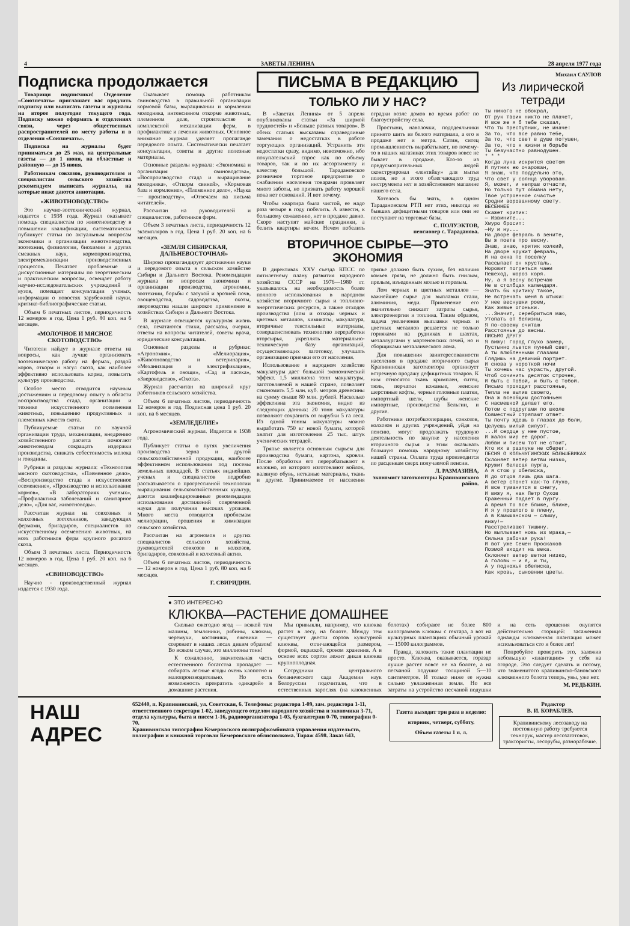4 ЗАВЕТЫ ЛЕНИНА 28 апреля 1977 года
Подписка продолжается
Товарищи подписчики! Отделение «Союзпечать» приглашает вас продлить подписку или выписать газеты и журналы на второе полугодие текущего года. Подписку можно оформить в отделениях связи, через общественных распространителей по месту работы и в отделении «Союзпечать».
Подписка на журналы будет приниматься до 25 мая, на центральные газеты — до 1 июня, на областные и районную — до 15 июня.
Работникам совхозов, руководителям и специалистам сельского хозяйства рекомендуем выписать журналы, на которые ниже даются аннотации.
«ЖИВОТНОВОДСТВО»
Это научно-зоотехнический журнал, издается с 1938 года. Журнал оказывает помощь специалистам по животноводству в повышении квалификации, систематически публикует статьи по актуальным вопросам экономики и организации животноводства, зоотехнии, физиологии, биохимии и других смежных наук, кормопроизводства, электромеханизации производственных процессов. Печатает проблемные и дискуссионные материалы по теоретическим и практическим вопросам, освещает работу научно-исследовательских учреждений и вузов, помещает консультации ученых, информации о новостях зарубежной науки, критико-библиографические статьи.
Объем 6 печатных листов, периодичность 12 номеров в год. Цена 1 руб. 80 коп. на 6 месяцев.
«МОЛОЧНОЕ И МЯСНОЕ СКОТОВОДСТВО»
Читатели найдут в журнале ответы на вопросы, как лучше организовать зоотехническую работу на фермах, раздой коров, откорм и нагул скота, как наиболее эффективно использовать корма, повысить культуру производства.
Особое место отводится научным достижениям и передовому опыту в области воспроизводства стада, организации и технике искусственного осеменения животных, повышению продуктивных и племенных качеств скота.
Публикуемые статьи по научной организации труда, механизации, внедрению хозяйственного расчета помогают животноводам сокращать издержки производства, снижать себестоимость молока и говядины.
Рубрики и разделы журнала: «Технология мясного скотоводства», «Племенное дело», «Воспроизводство стада и искусственное осеменение», «Производство и использование кормов», «В лабораториях ученых», «Профилактика заболеваний и санитарное дело», «Для вас, животноводы».
Рассчитан журнал на совхозных и колхозных зоотехников, заведующих фермами, бригадиров, специалистов по искусственному осеменению животных, на всех работников ферм крупного рогатого скота.
Объем 3 печатных листа. Периодичность 12 номеров в год. Цена 1 руб. 20 коп. на 6 месяцев.
«СВИНОВОДСТВО»
Научно - производственный журнал издается с 1930 года.
Оказывает помощь работникам свиноводства в правильной организации кормовой базы, выращивании и кормлении молодняка, интенсивном откорме животных, племенном деле, строительстве и комплексной механизации ферм, в профилактике и лечении животных. Основное внимание журнал уделяет пропаганде передового опыта. Систематически печатает консультации, советы и другие полезные материалы.
Основные разделы журнала: «Экономика и организация свиноводства», «Воспроизводство стада и выращивание молодняка», «Откорм свиней», «Кормовая база и кормление», «Племенное дело», «Наука — производству», «Отвечаем на письма читателей».
Рассчитан на руководителей и специалистов, работников ферм.
Объем 3 печатных листа, периодичность 12 экземпляров в год. Цена 1 руб. 20 коп. на 6 месяцев.
«ЗЕМЛЯ СИБИРСКАЯ, ДАЛЬНЕВОСТОЧНАЯ»
Широко пропагандирует достижения науки и передового опыта в сельском хозяйстве Сибири и Дальнего Востока. Рекомендации журнала по вопросам экономики и организации производства, агрономии, зоотехнии, борьбы с засухой и эрозией почв, овощеводства, садоводства, охоты, звероводства нашли широкое применение в хозяйствах Сибири и Дальнего Востока.
В журнале освещается культурная жизнь села, печатаются стихи, рассказы, очерки, ответы на вопросы читателей, советы врача, юридические консультации.
Основные разделы и рубрики: «Агрономия», «Мелиорация», «Животноводство и ветеринария», «Механизация и электрификация», «Картофель и овощи», «Сад и пасека», «Звероводство», «Охота».
Журнал рассчитан на широкий круг работников сельского хозяйства.
Объем 6 печатных листов, периодичность 12 номеров в год. Подписная цена 1 руб. 20 коп. на 6 месяцев.
«ЗЕМЛЕДЕЛИЕ»
Агрономический журнал. Издается в 1938 года.
Публикует статьи о путях увеличения производства зерна и другой сельскохозяйственной продукции, наиболее эффективном использовании под посевы земельных площадей. В статьях виднейших ученых и специалистов подробно рассказывается о прогрессивной технологии выращивания сельскохозяйственных культур, даются квалифицированные рекомендации использования достижений современной науки для получения высоких урожаев. Много места отводится проблемам мелиорации, орошения и химизации сельского хозяйства.
Рассчитан на агрономов и других специалистов сельского хозяйства, руководителей совхозов и колхозов, бригадиров, совхозный и колхозный актив.
Объем 6 печатных листов, периодичность — 12 номеров в год. Цена 1 руб. 80 коп. на 6 месяцев.
Г. СВИРИДИН.
ПИСЬМА В РЕДАКЦИЮ
ТОЛЬКО ЛИ У НАС?
В «Заветах Ленина» от 5 апреля опубликованы статьи «За ширмой трудностей» и «Больше разных товаров». В обеих статьях высказаны справедливые замечания о недостатках в работе торгующих организаций. Устранить эти недостатки сразу, видимо, невозможно, ибо покупательский спрос как по объему товаров, так и по их ассортименту и качеству большой. Тарадановское розничное торговое предприятие о снабжении населения товарами проявляет много заботы, но признать работу хорошей пока нет оснований. И вот почему.
Чтобы квартира была чистой, ее надо раза четыре в году побелить. А известн, к большому сожалению, нет в продаже давно. Скоро наступят майские праздники, а белить квартиры нечем. Нечем побелить оградки возле домов во время работ по благоустройству села.
Простыни, наволочки, пододеяльники принято шить из белого материала, а его в продаже нет и метра. Сатин, ситец промышленность вырабатывает, но почему-то в наших магазинах этих товаров вовсе не бывает в продаже. Кто-то из предусмотрительных людей сконструировал «лентяйку» для мытья полов, но и этого облегчающего труд инструмента нет в хозяйственном магазине нашего села.
Хотелось бы знать, в одном Тарадановском РТП нет этих, никогда не бывших дефицитными товаров или они не поступают на торговые базы.
С. ПОЛУЭКТОВ,
пенсионер с. Тараданова.
ВТОРИЧНОЕ СЫРЬЕ—ЭТО ЭКОНОМИЯ
В директивах XXV съезда КПСС по пятилетнему плану развития народного хозяйства СССР на 1976—1980 гг. указывалось на необходимость более полного использования в народном хозяйстве вторичного сырья и топливно-энергетических ресурсов, а также отходов производства (лом и отходы черных и цветных металлов, химикаты, макулатура, вторичные текстильные материалы, совершенствовать технологию переработки вторсырья, укреплять материально-техническую базу организаций, осуществляющих заготовку, улучшать организацию приемки его от населения.
Использование в народном хозяйстве макулатуры дает большой экономический эффект. 1,5 миллиона тонн макулатуры, заготовляемой в нашей стране, позволяет сэкономить 5,5 млн. куб. метров древесины на сумму свыше 80 млн. рублей. Насколько эффективна эта экономия, видно из следующих данных: 20 тонн макулатуры позволяют сохранить от вырубки 5 га леса. Из одной тонны макулатуры можно выработать 750 кг новой бумаги, которой хватит для изготовления 25 тыс. штук ученических тетрадей.
Тряпье является основным сырьем для производства бумаги, картона, кровли. После обработки его перерабатывают в волокно, из которого изготовляют войлок, валяную обувь, нетканые материалы, ткань и другие. Принимаемое от населения тряпье должно быть сухим, без наличия комьев грязи, не должно быть гнилым, прелым, изъеденным молью и горелым.
Лом черных и цветных металлов — важнейшее сырье для выплавки стали, алюминия, меди. Применение его значительно снижает затраты сырья, электроэнергии и топлива. Таким образом, задача увеличения выплавки черных и цветных металлов решается не только горняками на рудниках и шахтах, металлургами у мартеновских печей, но и сборщиками металлического лома.
Для повышения заинтересованности населения в продаже вторичного сырья Крапивинская заготконтора организует встречную продажу дефицитных товаров. К ним относятся ткань кримплен, ситец, тюль, перчатки кожаные, женские шерстяные кофты, черные головные платки, импортный шелк, шубы женские импортные, производства Бельгии, и другие.
Работники потребкооперации, совхозов, колхозов и других учреждений, уйдя на пенсию, могут продолжать трудовую деятельность по закупке у населения вторичного сырья и этим оказывать большую помощь народному хозяйству нашей страны. Оплата труда производится по расценкам сверх получаемой пенсии.
Л. РАЗМАЗИНА,
экономист заготконторы Крапивинского райпо.
Михаил САУЛОВ
Из лирической тетради
Ты никого не обокрал, От рук твоих никто не плачет, И все же я б тебе сказал, Что ты преступник, не иначе: За то, что все равно тебе, За то, что свет в душе потушен, За то, что к жизни и борьбе Ты безучастно равнодушен. * * * Когда луна искрится светом И путник ею очарован, Я знаю, что поддельно это, Что свет у солнца уворован. Я, может, и неправ отчасти, Но только тут обмана нету, Твое устроенное счастье Сродни ворованному свету. ВЕСЕННЕЕ Скажет критик: — Извините... Хмуро бросит: —Ну и ну... На дворе февраль в зените, Вы ж поете про весну. Знаю, знаю, критик колкий, На дворе кружит февраль, И на окна по поселку Рассыпает он хрусталь. Норовит погреться чаем Пешеход, мороз коря. Ну, а я весну встречаю Не в столбцах календаря. Знать бы критику такое, Не встречать меня в штыки: У нее веснушки роем, Как живые огоньки. ...Значит, серебриться маю, Утопать от белизны, Я по-своему считаю Расстоянье до весны. ПИСЬМО ДРУГУ Я вижу: город глухо замер, Пустынно льется лунный свет, А ты влюбленными глазами Глядишь на девичий портрет. И снова у короткой ночи Ты хочешь час украсть, другой. Чтоб сочинить десяток строчек, И быть с тобой, и быть с тобой. Письмо проходит расстоянье, Тепла не вылив своего, Она ж всеобщим достояньем С насмешкой делает его. Потом с подругами по школе Совместный стряпают ответ. Ты почту ждешь в глазах до боли, Целуешь милый силуэт. ...И сердце у нее пустое, И жалок мир ее дорог. Любви и писем тот не стоит, Кто их в разлуке не сберег. ПЕСНЯ О КОЛЬЧУГИНСКИХ БОЛЬШЕВИКАХ Склоняет ветер ветви низко, Кружит белесая пурга, А я стою у обелиска, И до отцов лишь два шага. А ветер стонет как-то глухо, И все туманится в снегу, И вижу я, как Петр Сухов Сраженный падает в пургу. А время то все ближе, ближе, И я у прошлого в плену, А в Камышанском — слышу, вижу!— Расстреливают тишину. Но выплывает новь из мрака,— Сильна рабочая рука! И вот уже Семен Проскаков Поэмой входит на века. Склоняет ветер ветки низко, А головы — и я, и ты, А у подножья обелиска, Как кровь, сыновнии цветы.
● ЭТО ИНТЕРЕСНО
КЛЮКВА—РАСТЕНИЕ ДОМАШНЕЕ
Сколько ежегодно ягод — всякой там малины, земляники, рябины, клюквы, черемухи, костяники, ежевики — созревает в наших лесах диким образом! Во всяком случае, это миллионы тонн!
К сожалению, значительная часть естественного богатства пропадает — собирать лесные ягоды очень хлопотно и малопроизводительно. Но есть возможность превратить «дикарей» в домашние растения.
Мы привыкли, например, что клюква растет в лесу, на болоте. Между тем существует двести сортов культурной клюквы, отличающейся размером, формой, окраской, сроком хранения. А в основе всех сортов лежит дикая клюква крупноплодная.
Сотрудники центрального ботанического сада Академии наук Белоруссии подсчитали, что в естественных зарослях (на клюквенных болотах) собирают не более 800 килограммов клюквы с гектара, а вот на культурных плантациях обычный урожай — 15000 килограммов.
Правда, заложить такие плантации не просто. Клюква, оказывается, гораздо лучше растет вовсе не на болоте, а на песчаной подушке толщиной 5—10 сантиметров. И только ниже ее нужна сильно увлажненная земля. Но все затраты на устройство песчаной подушки и на сеть орошения окупятся действительно сторицей: засаженная однажды клюквенная плантация может использоваться сто и более лет!
Попробуйте проверить это, заложив небольшую «плантацию» у себя на огороде. Это следует сделать и потому, что знаменитого крапивинско-бановского клюквенного болота теперь, увы, уже нет.
М. РЕДЬКИН.
НАШ АДРЕС
652440, п. Крапивинский, ул. Советская, 6. Телефоны: редактора 1-09, зам. редактора 1-11, ответственного секретаря 1-02, заведующего отделом народного хозяйства и экономики 3-71, отдела культуры, быта и писем 1-16, радиоорганизатора 1-03, бухгалтерии 0-70, типографии 0-70.
Крапивинская типография Кемеровского полиграфкомбината управления издательств, полиграфии и книжной торговли Кемеровского облисполкома. Тираж 4598. Заказ 643.
Газета выходит три раза в неделю: вторник, четверг, субботу.
Объем газеты 1 п. л.
Редактор
В. И. КОРАБЛЕВ.
Крапивинскому лесозаводу на постоянную работу требуются технорук, мастер лесозаготовок, трактористы, лесорубы, разнорабочие.